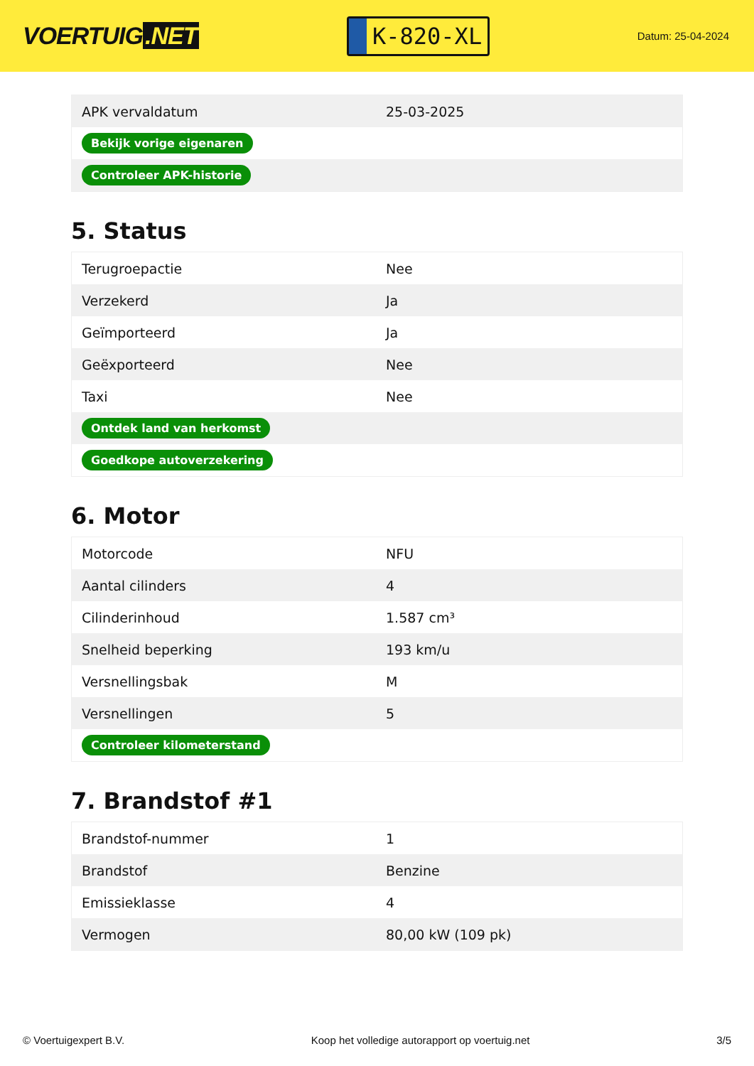VOERTUIG.NET
K-820-XL
Datum: 25-04-2024
| APK vervaldatum | 25-03-2025 |
| Bekijk vorige eigenaren | |
| Controleer APK-historie | |
5. Status
| Terugroepactie | Nee |
| Verzekerd | Ja |
| Geïmporteerd | Ja |
| Geëxporteerd | Nee |
| Taxi | Nee |
| Ontdek land van herkomst | |
| Goedkope autoverzekering | |
6. Motor
| Motorcode | NFU |
| Aantal cilinders | 4 |
| Cilinderinhoud | 1.587 cm³ |
| Snelheid beperking | 193 km/u |
| Versnellingsbak | M |
| Versnellingen | 5 |
| Controleer kilometerstand | |
7. Brandstof #1
| Brandstof-nummer | 1 |
| Brandstof | Benzine |
| Emissieklasse | 4 |
| Vermogen | 80,00 kW (109 pk) |
© Voertuigexpert B.V. Koop het volledige autorapport op voertuig.net 3/5